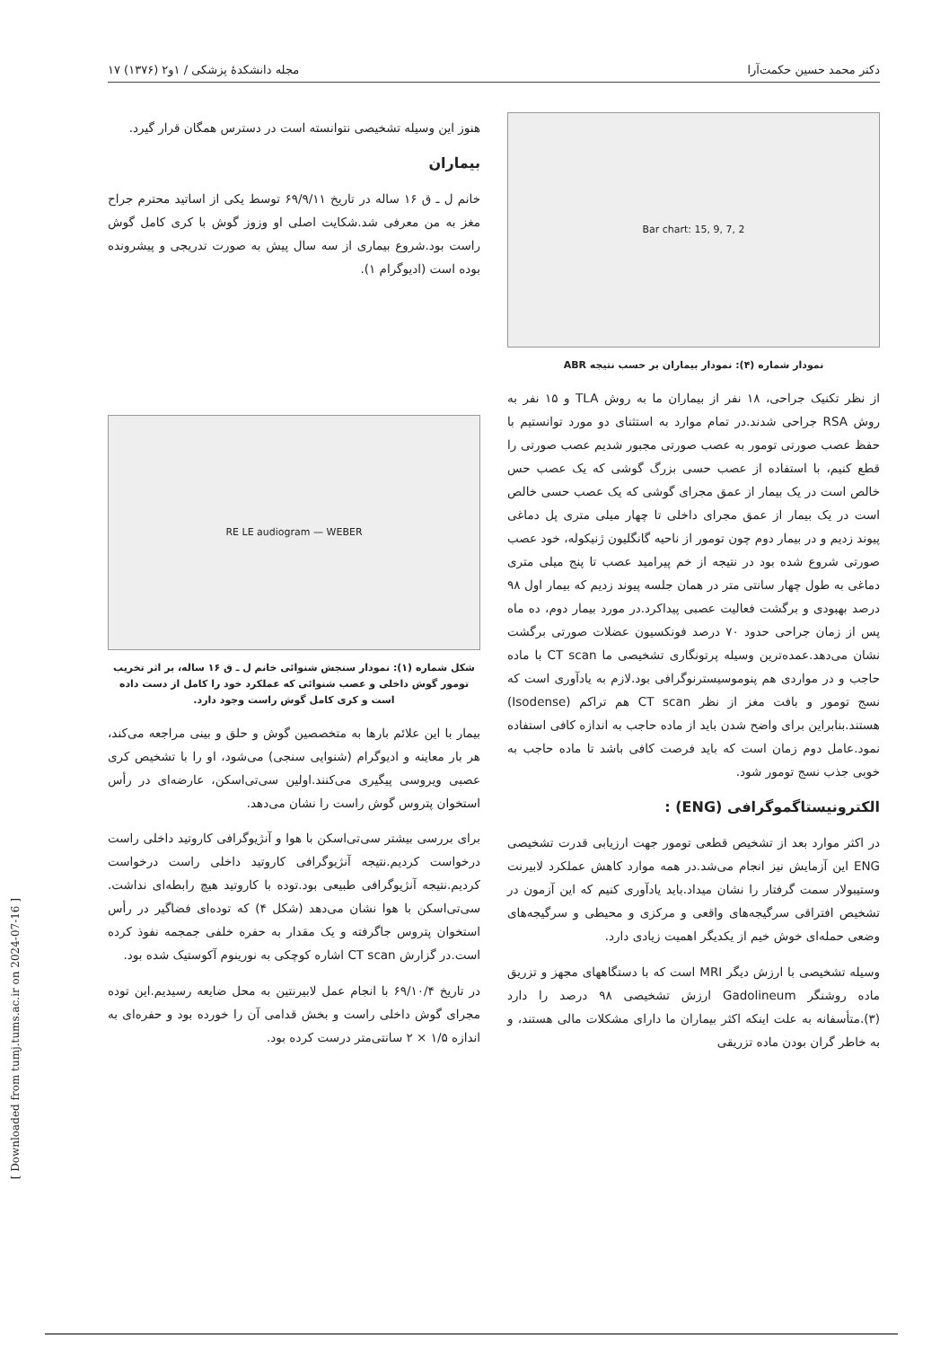دکتر محمد حسین حکمت‌آرا مجله دانشکدهٔ پزشکی / ۱و۲ (۱۳۷۶) ۱۷
Bar chart: 15, 9, 7, 2
نمودار شماره (۴): نمودار بیماران بر حسب نتیجه ABR
از نظر تکنیک جراحی، ۱۸ نفر از بیماران ما به روش TLA و ۱۵ نفر به روش RSA جراحی شدند.در تمام موارد به استثنای دو مورد توانستیم با حفظ عصب صورتی تومور به عصب صورتی مجبور شدیم عصب صورتی را قطع کنیم، با استفاده از عصب حسی بزرگ گوشی که یک عصب حس خالص است در یک بیمار از عمق مجرای گوشی که یک عصب حسی خالص است در یک بیمار از عمق مجرای داخلی تا چهار میلی متری پل دماغی پیوند زدیم و در بیمار دوم چون تومور از ناحیه گانگلیون ژنیکوله، خود عصب صورتی شروع شده بود در نتیجه از خم پیرامید عصب تا پنج میلی متری دماغی به طول چهار سانتی متر در همان جلسه پیوند زدیم که بیمار اول ۹۸ درصد بهبودی و برگشت فعالیت عصبی پیداکرد.در مورد بیمار دوم، ده ماه پس از زمان جراحی حدود ۷۰ درصد فونکسیون عضلات صورتی برگشت نشان می‌دهد.عمده‌ترین وسیله پرتونگاری تشخیصی ما CT scan با ماده حاجب و در مواردی هم پنوموسیسترنوگرافی بود.لازم به یادآوری است که نسج تومور و بافت مغز از نظر CT scan هم تراکم (Isodense) هستند.بنابراین برای واضح شدن باید از ماده حاجب به اندازه کافی استفاده نمود.عامل دوم زمان است که باید فرصت کافی باشد تا ماده حاجب به خوبی جذب نسج تومور شود.
الکترونیستاگموگرافی (ENG) :
در اکثر موارد بعد از تشخیص قطعی تومور جهت ارزیابی قدرت تشخیصی ENG این آزمایش نیز انجام می‌شد.در همه موارد کاهش عملکرد لابیرنت وستیبولار سمت گرفتار را نشان میداد.باید یادآوری کنیم که این آزمون در تشخیص افتراقی سرگیجه‌های واقعی و مرکزی و محیطی و سرگیجه‌های وضعی حمله‌ای خوش خیم از یکدیگر اهمیت زیادی دارد.
وسیله تشخیصی با ارزش دیگر MRI است که با دستگاههای مجهز و تزریق ماده روشنگر Gadolineum ارزش تشخیصی ۹۸ درصد را دارد (۳).متأسفانه به علت اینکه اکثر بیماران ما دارای مشکلات مالی هستند، و به خاطر گران بودن ماده تزریقی
هنوز این وسیله تشخیصی نتوانسته است در دسترس همگان قرار گیرد.
بیماران
خانم ل ـ ق ۱۶ ساله در تاریخ ۶۹/۹/۱۱ توسط یکی از اساتید محترم جراح مغز به من معرفی شد.شکایت اصلی او وزوز گوش با کری کامل گوش راست بود.شروع بیماری از سه سال پیش به صورت تدریجی و پیشرونده بوده است (ادیوگرام ۱).
RE LE audiogram — WEBER
شکل شماره (۱): نمودار سنجش شنوائی خانم ل ـ ق ۱۶ ساله، بر اثر تخریب تومور گوش داخلی و عصب شنوائی که عملکرد خود را کامل از دست داده است و کری کامل گوش راست وجود دارد.
بیمار با این علائم بارها به متخصصین گوش و حلق و بینی مراجعه می‌کند، هر بار معاینه و ادیوگرام (شنوایی سنجی) می‌شود، او را با تشخیص کری عصبی ویروسی پیگیری می‌کنند.اولین سی‌تی‌اسکن، عارضه‌ای در رأس استخوان پتروس گوش راست را نشان می‌دهد.
برای بررسی بیشتر سی‌تی‌اسکن با هوا و آنژیوگرافی کاروتید داخلی راست درخواست کردیم.نتیجه آنژیوگرافی کاروتید داخلی راست درخواست کردیم.نتیجه آنژیوگرافی طبیعی بود.توده با کاروتید هیچ رابطه‌ای نداشت. سی‌تی‌اسکن با هوا نشان می‌دهد (شکل ۴) که توده‌ای فضاگیر در رأس استخوان پتروس جاگرفته و یک مقدار به حفره خلفی جمجمه نفوذ کرده است.در گزارش CT scan اشاره کوچکی به نورینوم آکوستیک شده بود.
در تاریخ ۶۹/۱۰/۴ با انجام عمل لابیرنتین به محل ضایعه رسیدیم.این توده مجرای گوش داخلی راست و بخش قدامی آن را خورده بود و حفره‌ای به اندازه ۱/۵ × ۲ سانتی‌متر درست کرده بود.
[ Downloaded from tumj.tums.ac.ir on 2024-07-16 ]